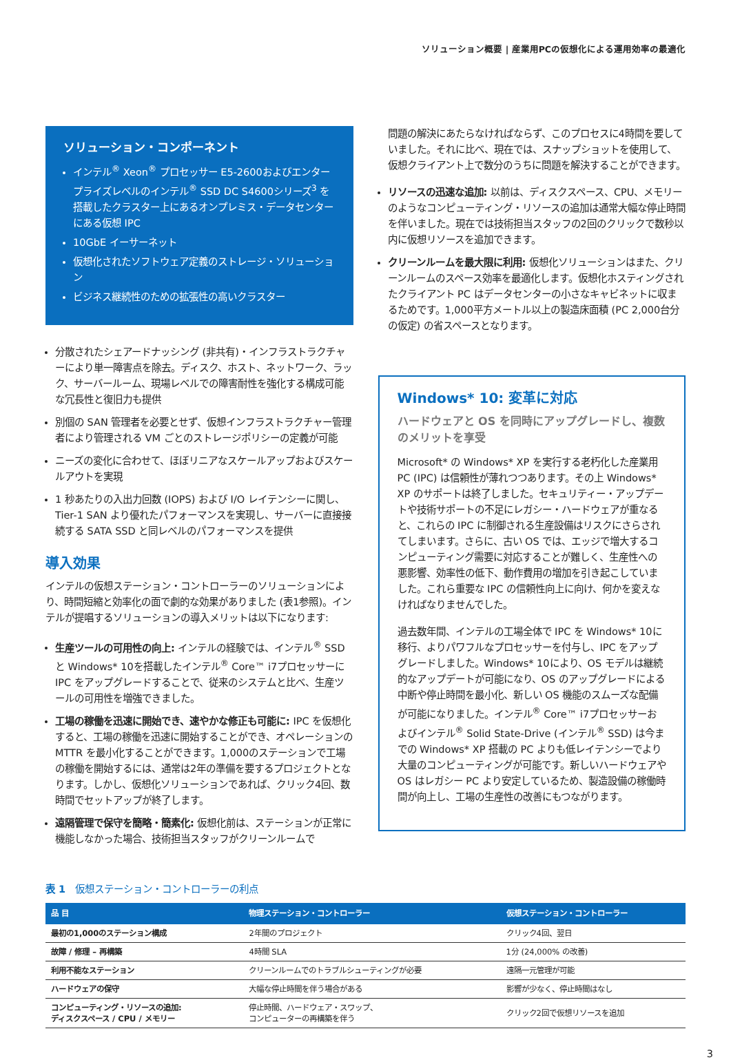ソリューション概要 | 産業用PCの仮想化による運用効率の最適化
ソリューション・コンポーネント
インテル<sup>®</sup> Xeon<sup>®</sup> プロセッサー E5-2600およびエンタープライズレベルのインテル<sup>®</sup> SSD DC S4600シリーズ<sup>3</sup> を搭載したクラスター上にあるオンプレミス・データセンターにある仮想 IPC
10GbE イーサーネット
仮想化されたソフトウェア定義のストレージ・ソリューション
ビジネス継続性のための拡張性の高いクラスター
分散されたシェアードナッシング (非共有)・インフラストラクチャーにより単一障害点を除去。ディスク、ホスト、ネットワーク、ラック、サーバールーム、現場レベルでの障害耐性を強化する構成可能な冗長性と復旧力も提供
別個の SAN 管理者を必要とせず、仮想インフラストラクチャー管理者により管理される VM ごとのストレージポリシーの定義が可能
ニーズの変化に合わせて、ほぼリニアなスケールアップおよびスケールアウトを実現
1 秒あたりの入出力回数 (IOPS) および I/O レイテンシーに関し、Tier-1 SAN より優れたパフォーマンスを実現し、サーバーに直接接続する SATA SSD と同レベルのパフォーマンスを提供
導入効果
インテルの仮想ステーション・コントローラーのソリューションにより、時間短縮と効率化の面で劇的な効果がありました (表1参照)。インテルが提唱するソリューションの導入メリットは以下になります:
生産ツールの可用性の向上: インテルの経験では、インテル<sup>®</sup> SSD と Windows* 10を搭載したインテル<sup>®</sup> Core™ i7プロセッサーに IPC をアップグレードすることで、従来のシステムと比べ、生産ツールの可用性を増強できました。
工場の稼働を迅速に開始でき、速やかな修正も可能に: IPC を仮想化すると、工場の稼働を迅速に開始することができ、オペレーションの MTTR を最小化することができます。1,000のステーションで工場の稼働を開始するには、通常は2年の準備を要するプロジェクトとなります。しかし、仮想化ソリューションであれば、クリック4回、数時間でセットアップが終了します。
遠隔管理で保守を簡略・簡素化: 仮想化前は、ステーションが正常に機能しなかった場合、技術担当スタッフがクリーンルームで
問題の解決にあたらなければならず、このプロセスに4時間を要していました。それに比べ、現在では、スナップショットを使用して、仮想クライアント上で数分のうちに問題を解決することができます。
リソースの迅速な追加: 以前は、ディスクスペース、CPU、メモリーのようなコンピューティング・リソースの追加は通常大幅な停止時間を伴いました。現在では技術担当スタッフの2回のクリックで数秒以内に仮想リソースを追加できます。
クリーンルームを最大限に利用: 仮想化ソリューションはまた、クリーンルームのスペース効率を最適化します。仮想化ホスティングされたクライアント PC はデータセンターの小さなキャビネットに収まるためです。1,000平方メートル以上の製造床面積 (PC 2,000台分の仮定) の省スペースとなります。
Windows* 10: 変革に対応
ハードウェアと OS を同時にアップグレードし、複数のメリットを享受
Microsoft* の Windows* XP を実行する老朽化した産業用 PC (IPC) は信頼性が薄れつつあります。その上 Windows* XP のサポートは終了しました。セキュリティー・アップデートや技術サポートの不足にレガシー・ハードウェアが重なると、これらの IPC に制御される生産設備はリスクにさらされてしまいます。さらに、古い OS では、エッジで増大するコンピューティング需要に対応することが難しく、生産性への悪影響、効率性の低下、動作費用の増加を引き起こしていました。これら重要な IPC の信頼性向上に向け、何かを変えなければなりませんでした。
過去数年間、インテルの工場全体で IPC を Windows* 10に移行、よりパワフルなプロセッサーを付与し、IPC をアップグレードしました。Windows* 10により、OS モデルは継続的なアップデートが可能になり、OS のアップグレードによる中断や停止時間を最小化、新しい OS 機能のスムーズな配備が可能になりました。インテル<sup>®</sup> Core™ i7プロセッサーおよびインテル<sup>®</sup> Solid State-Drive (インテル<sup>®</sup> SSD) は今までの Windows* XP 搭載の PC よりも低レイテンシーでより大量のコンピューティングが可能です。新しいハードウェアや OS はレガシー PC より安定しているため、製造設備の稼働時間が向上し、工場の生産性の改善にもつながります。
表 1　仮想ステーション・コントローラーの利点
| 品 目 | 物理ステーション・コントローラー | 仮想ステーション・コントローラー |
| --- | --- | --- |
| 最初の1,000のステーション構成 | 2年間のプロジェクト | クリック4回、翌日 |
| 故障 / 修理 – 再構築 | 4時間 SLA | 1分 (24,000% の改善) |
| 利用不能なステーション | クリーンルームでのトラブルシューティングが必要 | 遠隔一元管理が可能 |
| ハードウェアの保守 | 大幅な停止時間を伴う場合がある | 影響が少なく、停止時間はなし |
| コンピューティング・リソースの追加: ディスクスペース / CPU / メモリー | 停止時間、ハードウェア・スワップ、 コンピューターの再構築を伴う | クリック2回で仮想リソースを追加 |
3